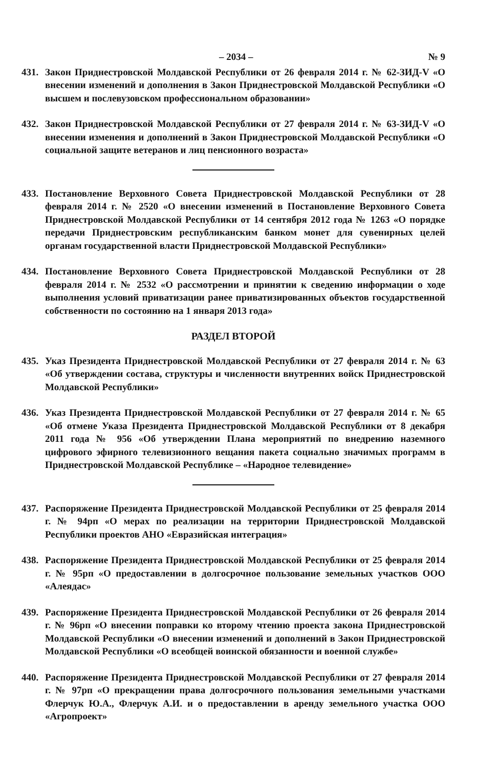– 2034 – № 9
431. Закон Приднестровской Молдавской Республики от 26 февраля 2014 г. № 62-ЗИД-V «О внесении изменений и дополнения в Закон Приднестровской Молдавской Республики «О высшем и послевузовском профессиональном образовании»
432. Закон Приднестровской Молдавской Республики от 27 февраля 2014 г. № 63-ЗИД-V «О внесении изменения и дополнений в Закон Приднестровской Молдавской Республики «О социальной защите ветеранов и лиц пенсионного возраста»
433. Постановление Верховного Совета Приднестровской Молдавской Республики от 28 февраля 2014 г. № 2520 «О внесении изменений в Постановление Верховного Совета Приднестровской Молдавской Республики от 14 сентября 2012 года № 1263 «О порядке передачи Приднестровским республиканским банком монет для сувенирных целей органам государственной власти Приднестровской Молдавской Республики»
434. Постановление Верховного Совета Приднестровской Молдавской Республики от 28 февраля 2014 г. № 2532 «О рассмотрении и принятии к сведению информации о ходе выполнения условий приватизации ранее приватизированных объектов государственной собственности по состоянию на 1 января 2013 года»
РАЗДЕЛ ВТОРОЙ
435. Указ Президента Приднестровской Молдавской Республики от 27 февраля 2014 г. № 63 «Об утверждении состава, структуры и численности внутренних войск Приднестровской Молдавской Республики»
436. Указ Президента Приднестровской Молдавской Республики от 27 февраля 2014 г. № 65 «Об отмене Указа Президента Приднестровской Молдавской Республики от 8 декабря 2011 года № 956 «Об утверждении Плана мероприятий по внедрению наземного цифрового эфирного телевизионного вещания пакета социально значимых программ в Приднестровской Молдавской Республике – «Народное телевидение»
437. Распоряжение Президента Приднестровской Молдавской Республики от 25 февраля 2014 г. № 94рп «О мерах по реализации на территории Приднестровской Молдавской Республики проектов АНО «Евразийская интеграция»
438. Распоряжение Президента Приднестровской Молдавской Республики от 25 февраля 2014 г. № 95рп «О предоставлении в долгосрочное пользование земельных участков ООО «Алеядас»
439. Распоряжение Президента Приднестровской Молдавской Республики от 26 февраля 2014 г. № 96рп «О внесении поправки ко второму чтению проекта закона Приднестровской Молдавской Республики «О внесении изменений и дополнений в Закон Приднестровской Молдавской Республики «О всеобщей воинской обязанности и военной службе»
440. Распоряжение Президента Приднестровской Молдавской Республики от 27 февраля 2014 г. № 97рп «О прекращении права долгосрочного пользования земельными участками Флерчук Ю.А., Флерчук А.И. и о предоставлении в аренду земельного участка ООО «Агропроект»